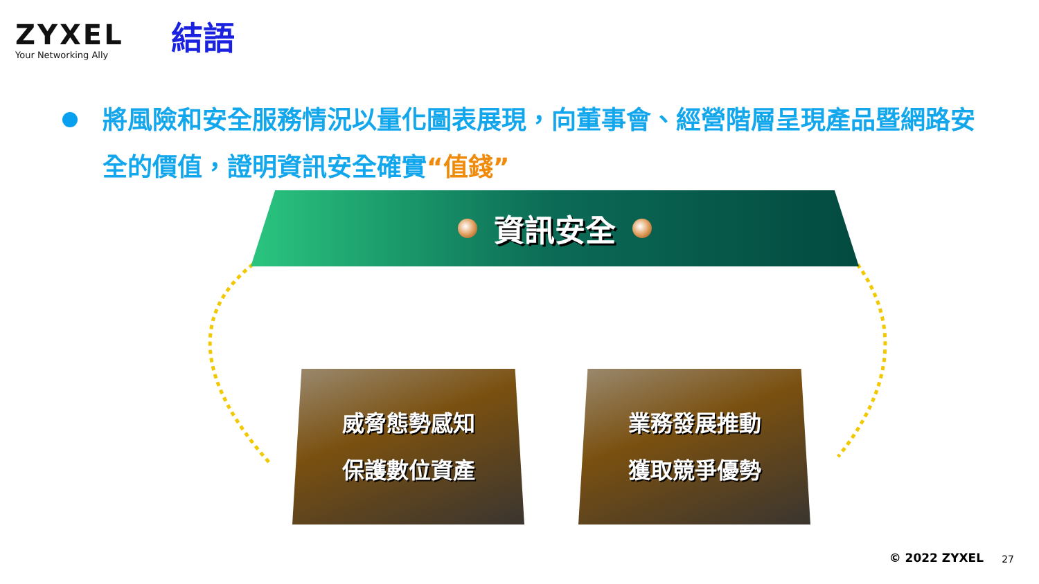ZYXEL
Your Networking Ally
結語
將風險和安全服務情況以量化圖表展現，向董事會、經營階層呈現產品暨網路安全的價值，證明資訊安全確實“值錢”
資訊安全
威脅態勢感知
保護數位資產
業務發展推動
獲取競爭優勢
© 2022 ZYXEL 27